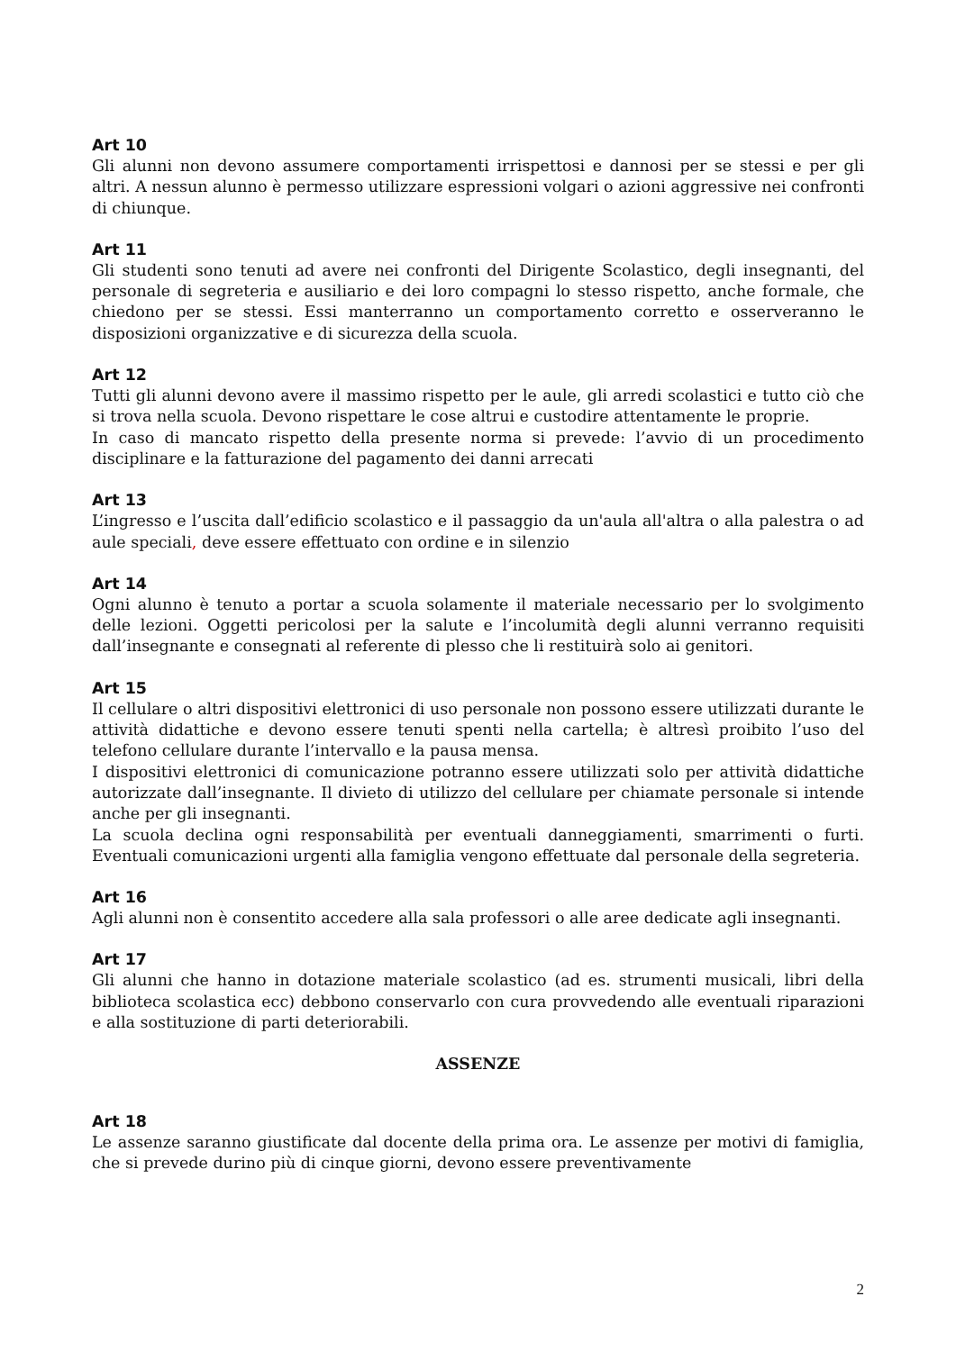Art 10
Gli alunni non devono assumere comportamenti irrispettosi e dannosi per se stessi e per gli altri. A nessun alunno è permesso utilizzare espressioni volgari o azioni aggressive nei confronti di chiunque.
Art 11
Gli studenti sono tenuti ad avere nei confronti del Dirigente Scolastico, degli insegnanti, del personale di segreteria e ausiliario e dei loro compagni lo stesso rispetto, anche formale, che chiedono per se stessi. Essi manterranno un comportamento corretto e osserveranno le disposizioni organizzative e di sicurezza della scuola.
Art 12
Tutti gli alunni devono avere il massimo rispetto per le aule, gli arredi scolastici e tutto ciò che si trova nella scuola. Devono rispettare le cose altrui e custodire attentamente le proprie.
In caso di mancato rispetto della presente norma si prevede: l’avvio di un procedimento disciplinare e la fatturazione del pagamento dei danni arrecati
Art 13
L’ingresso e l’uscita dall’edificio scolastico e il passaggio da un'aula all'altra o alla palestra o ad aule speciali, deve essere effettuato con ordine e in silenzio
Art 14
Ogni alunno è tenuto a portar a scuola solamente il materiale necessario per lo svolgimento delle lezioni. Oggetti pericolosi per la salute e l’incolumità degli alunni verranno requisiti dall’insegnante e consegnati al referente di plesso che li restituirà solo ai genitori.
Art 15
Il cellulare o altri dispositivi elettronici di uso personale non possono essere utilizzati durante le attività didattiche e devono essere tenuti spenti nella cartella; è altresì proibito l’uso del telefono cellulare durante l’intervallo e la pausa mensa.
I dispositivi elettronici di comunicazione potranno essere utilizzati solo per attività didattiche autorizzate dall’insegnante. Il divieto di utilizzo del cellulare per chiamate personale si intende anche per gli insegnanti.
La scuola declina ogni responsabilità per eventuali danneggiamenti, smarrimenti o furti. Eventuali comunicazioni urgenti alla famiglia vengono effettuate dal personale della segreteria.
Art 16
Agli alunni non è consentito accedere alla sala professori o alle aree dedicate agli insegnanti.
Art 17
Gli alunni che hanno in dotazione materiale scolastico (ad es. strumenti musicali, libri della biblioteca scolastica ecc) debbono conservarlo con cura provvedendo alle eventuali riparazioni e alla sostituzione di parti deteriorabili.
ASSENZE
Art 18
Le assenze saranno giustificate dal docente della prima ora. Le assenze per motivi di famiglia, che si prevede durino più di cinque giorni, devono essere preventivamente
2